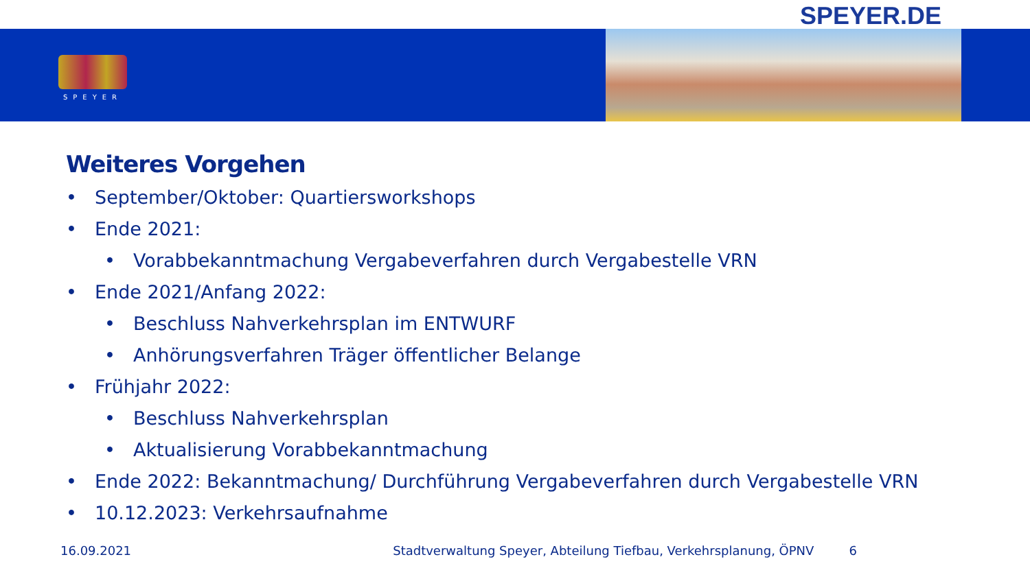SPEYER.DE
SPEYER
Weiteres Vorgehen
• September/Oktober: Quartiersworkshops
• Ende 2021:
• Vorabbekanntmachung Vergabeverfahren durch Vergabestelle VRN
• Ende 2021/Anfang 2022:
• Beschluss Nahverkehrsplan im ENTWURF
• Anhörungsverfahren Träger öffentlicher Belange
• Frühjahr 2022:
• Beschluss Nahverkehrsplan
• Aktualisierung Vorabbekanntmachung
• Ende 2022: Bekanntmachung/ Durchführung Vergabeverfahren durch Vergabestelle VRN
• 10.12.2023: Verkehrsaufnahme
16.09.2021 Stadtverwaltung Speyer, Abteilung Tiefbau, Verkehrsplanung, ÖPNV 6